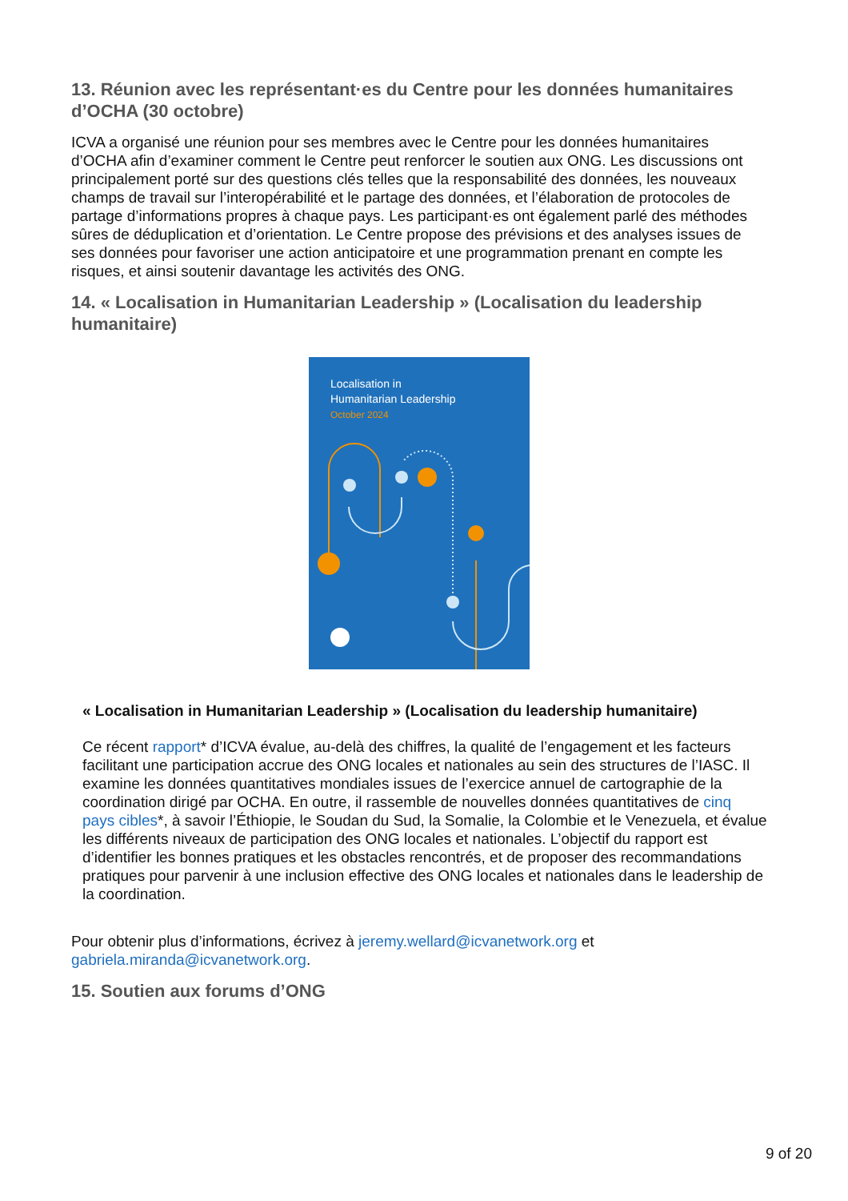13. Réunion avec les représentant·es du Centre pour les données humanitaires d’OCHA (30 octobre)
ICVA a organisé une réunion pour ses membres avec le Centre pour les données humanitaires d’OCHA afin d’examiner comment le Centre peut renforcer le soutien aux ONG. Les discussions ont principalement porté sur des questions clés telles que la responsabilité des données, les nouveaux champs de travail sur l’interopérabilité et le partage des données, et l’élaboration de protocoles de partage d’informations propres à chaque pays. Les participant·es ont également parlé des méthodes sûres de déduplication et d’orientation. Le Centre propose des prévisions et des analyses issues de ses données pour favoriser une action anticipatoire et une programmation prenant en compte les risques, et ainsi soutenir davantage les activités des ONG.
14. « Localisation in Humanitarian Leadership » (Localisation du leadership humanitaire)
Localisation in
Humanitarian Leadership
October 2024
« Localisation in Humanitarian Leadership » (Localisation du leadership humanitaire)
Ce récent rapport* d’ICVA évalue, au-delà des chiffres, la qualité de l’engagement et les facteurs facilitant une participation accrue des ONG locales et nationales au sein des structures de l’IASC. Il examine les données quantitatives mondiales issues de l’exercice annuel de cartographie de la coordination dirigé par OCHA. En outre, il rassemble de nouvelles données quantitatives de cinq pays cibles*, à savoir l’Éthiopie, le Soudan du Sud, la Somalie, la Colombie et le Venezuela, et évalue les différents niveaux de participation des ONG locales et nationales. L’objectif du rapport est d’identifier les bonnes pratiques et les obstacles rencontrés, et de proposer des recommandations pratiques pour parvenir à une inclusion effective des ONG locales et nationales dans le leadership de la coordination.
Pour obtenir plus d’informations, écrivez à jeremy.wellard@icvanetwork.org et gabriela.miranda@icvanetwork.org.
15. Soutien aux forums d’ONG
9 of 20